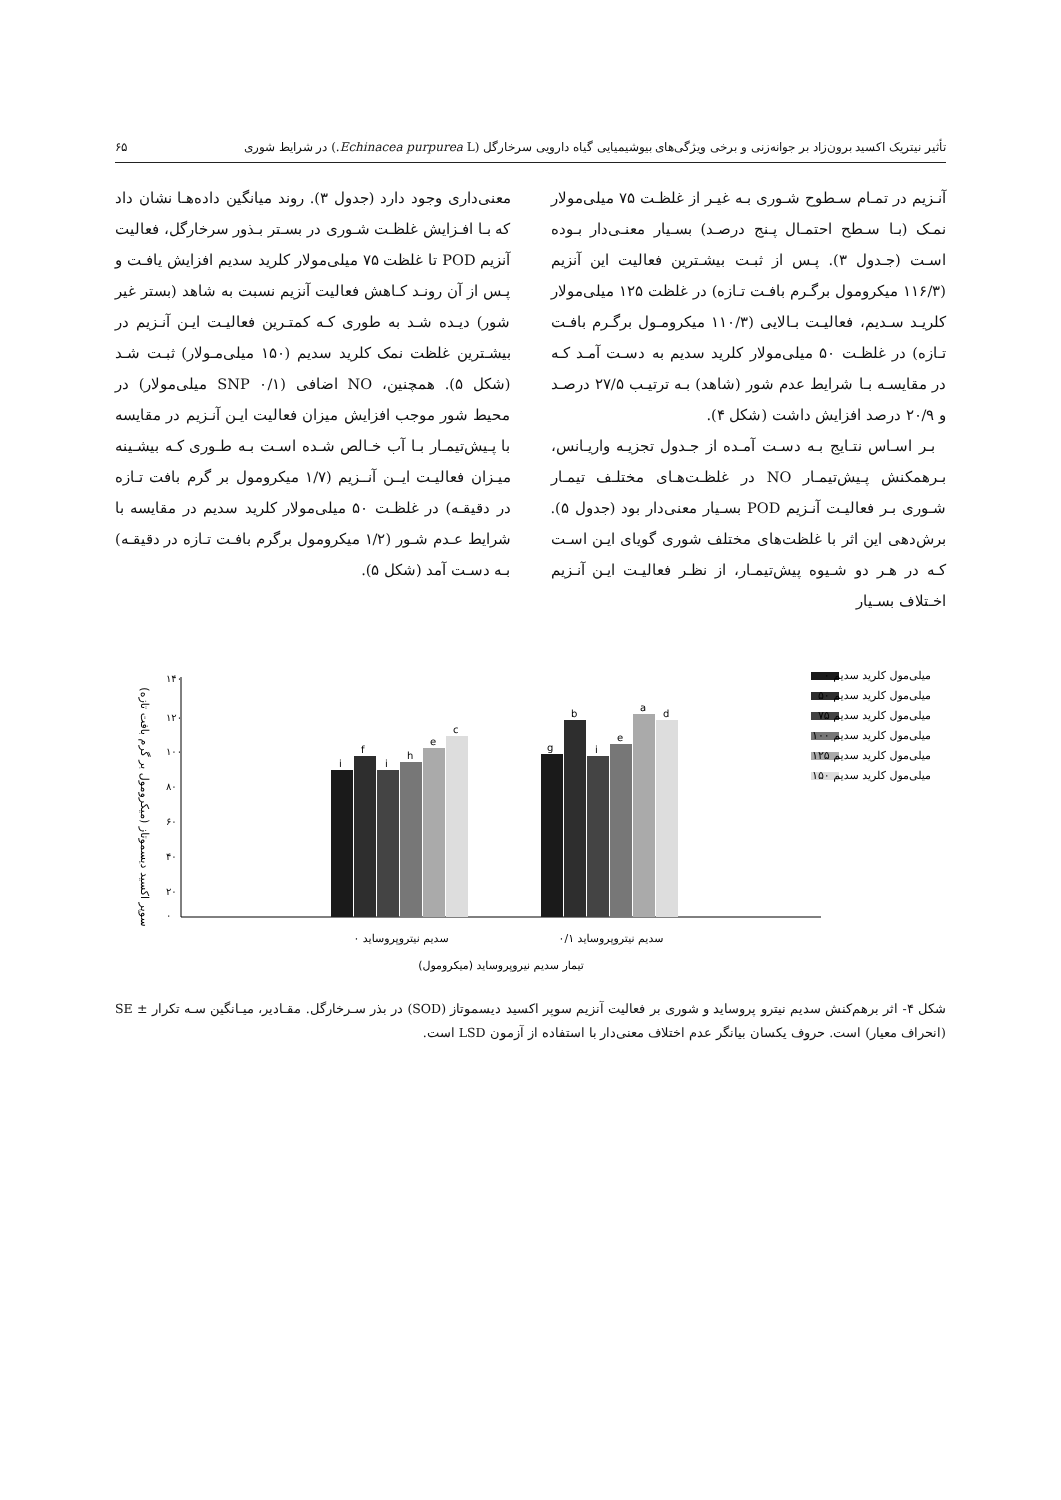تأثیر نیتریک اکسید برون‌زاد بر جوانه‌زنی و برخی ویژگی‌های بیوشیمیایی گیاه دارویی سرخارگل (Echinacea purpurea L.) در شرایط شوری ۶۵
آنـزیم در تمـام سـطوح شـوری بـه غیـر از غلظـت ۷۵ میلی‌مولار نمـک (بـا سـطح احتمـال پـنج درصـد) بسـیار معنـی‌دار بـوده اسـت (جـدول ۳). پـس از ثبـت بیشـترین فعالیت این آنزیم (۱۱۶/۳ میکرومول برگـرم بافـت تـازه) در غلظت ۱۲۵ میلی‌مولار کلریـد سـدیم، فعالیـت بـالایی (۱۱۰/۳ میکرومـول برگـرم بافـت تـازه) در غلظـت ۵۰ میلی‌مولار کلرید سدیم به دسـت آمـد کـه در مقایسـه بـا شرایط عدم شور (شاهد) بـه ترتیـب ۲۷/۵ درصـد و ۲۰/۹ درصد افزایش داشت (شکل ۴).
بـر اسـاس نتـایج بـه دسـت آمـده از جـدول تجزیـه واریـانس، بـرهمکنش پـیش‌تیمـار NO در غلظـت‌هـای مختلـف تیمـار شـوری بـر فعالیـت آنـزیم POD بسـیار معنی‌دار بود (جدول ۵). برش‌دهی این اثر با غلظت‌های مختلف شوری گویای ایـن اسـت کـه در هـر دو شـیوه پیش‌تیمـار، از نظـر فعالیـت ایـن آنـزیم اخـتلاف بسـیار
معنی‌داری وجود دارد (جدول ۳). روند میانگین داده‌هـا نشان داد که بـا افـزایش غلظـت شـوری در بسـتر بـذور سرخارگل، فعالیت آنزیم POD تا غلظت ۷۵ میلی‌مولار کلرید سدیم افزایش یافـت و پـس از آن رونـد کـاهش فعالیت آنزیم نسبت به شاهد (بستر غیر شور) دیـده شـد به طوری کـه کمتـرین فعالیـت ایـن آنـزیم در بیشـترین غلظت نمک کلرید سدیم (۱۵۰ میلی‌مـولار) ثبـت شـد (شکل ۵). همچنین، NO اضافی (SNP ۰/۱ میلی‌مولار) در محیط شور موجب افزایش میزان فعالیت ایـن آنـزیم در مقایسه با پـیش‌تیمـار بـا آب خـالص شـده اسـت بـه طـوری کـه بیشـینه میـزان فعالیـت ایــن آنــزیم (۱/۷ میکرومول بر گرم بافت تـازه در دقیقـه) در غلظـت ۵۰ میلی‌مولار کلرید سدیم در مقایسه با شرایط عـدم شـور (۱/۲ میکرومول برگرم بافـت تـازه در دقیقـه) بـه دسـت آمد (شکل ۵).
سوپر اکسید دیسموتاز (میکرومول بر گرم بافت تازه)
۱۴۰
۱۲۰
۱۰۰
۸۰
۶۰
۴۰
۲۰
۰
i
f
i
h
e
c
g
b
i
e
a
d
سدیم نیتروپروساید ۰
سدیم نیتروپروساید ۰/۱
تیمار سدیم نیروپروساید (میکرومول)
میلی‌مول کلرید سدیم ۰
میلی‌مول کلرید سدیم ۵۰
میلی‌مول کلرید سدیم ۷۵
میلی‌مول کلرید سدیم ۱۰۰
میلی‌مول کلرید سدیم ۱۲۵
میلی‌مول کلرید سدیم ۱۵۰
شکل ۴- اثر برهم‌کنش سدیم نیترو پروساید و شوری بر فعالیت آنزیم سوپر اکسید دیسموتاز (SOD) در بذر سـرخارگل. مقـادیر، میـانگین سـه تکرار ± SE (انحراف معیار) است. حروف یکسان بیانگر عدم اختلاف معنی‌دار با استفاده از آزمون LSD است.